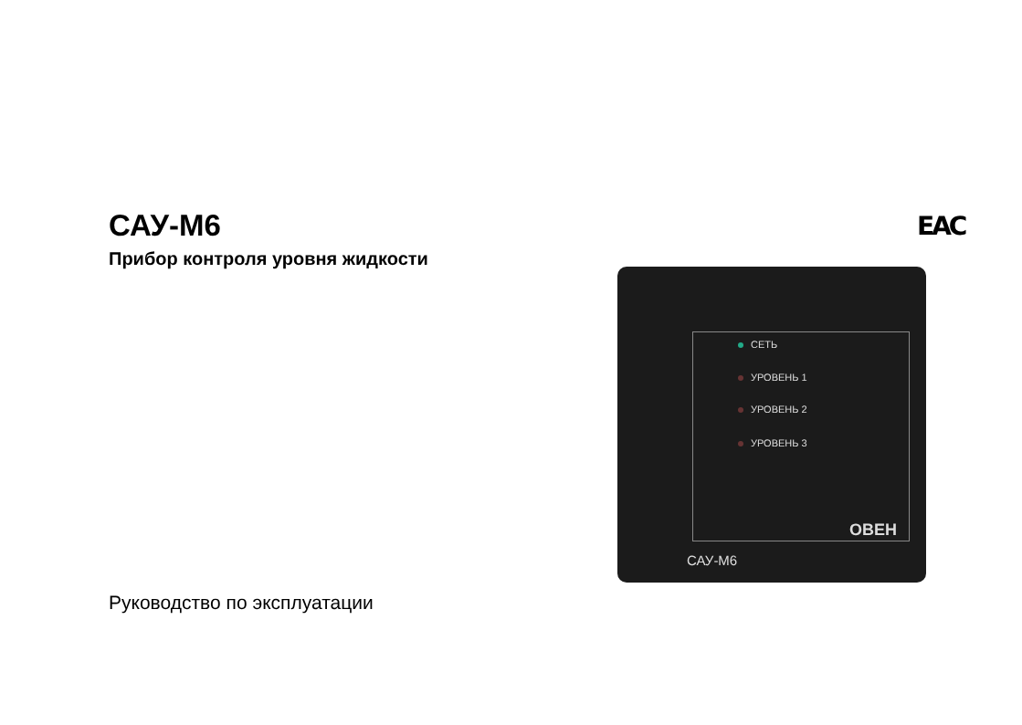САУ-М6
Прибор контроля уровня жидкости
ЕАС
СЕТЬ
УРОВЕНЬ 1
УРОВЕНЬ 2
УРОВЕНЬ 3
САУ-М6
ОВЕН
Руководство по эксплуатации